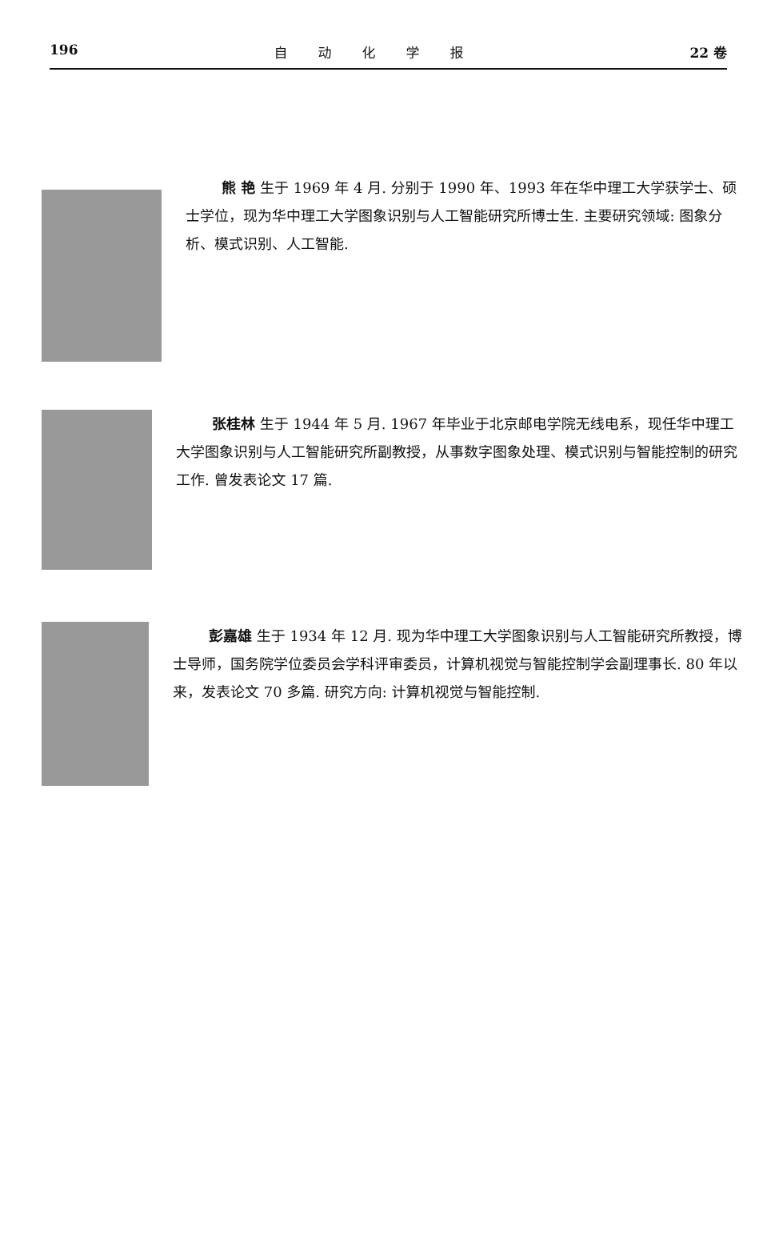196 自动化学报 22 卷
熊 艳 生于 1969 年 4 月. 分别于 1990 年、1993 年在华中理工大学获学士、硕士学位，现为华中理工大学图象识别与人工智能研究所博士生. 主要研究领域: 图象分析、模式识别、人工智能.
张桂林 生于 1944 年 5 月. 1967 年毕业于北京邮电学院无线电系，现任华中理工大学图象识别与人工智能研究所副教授，从事数字图象处理、模式识别与智能控制的研究工作. 曾发表论文 17 篇.
彭嘉雄 生于 1934 年 12 月. 现为华中理工大学图象识别与人工智能研究所教授，博士导师，国务院学位委员会学科评审委员，计算机视觉与智能控制学会副理事长. 80 年以来，发表论文 70 多篇. 研究方向: 计算机视觉与智能控制.